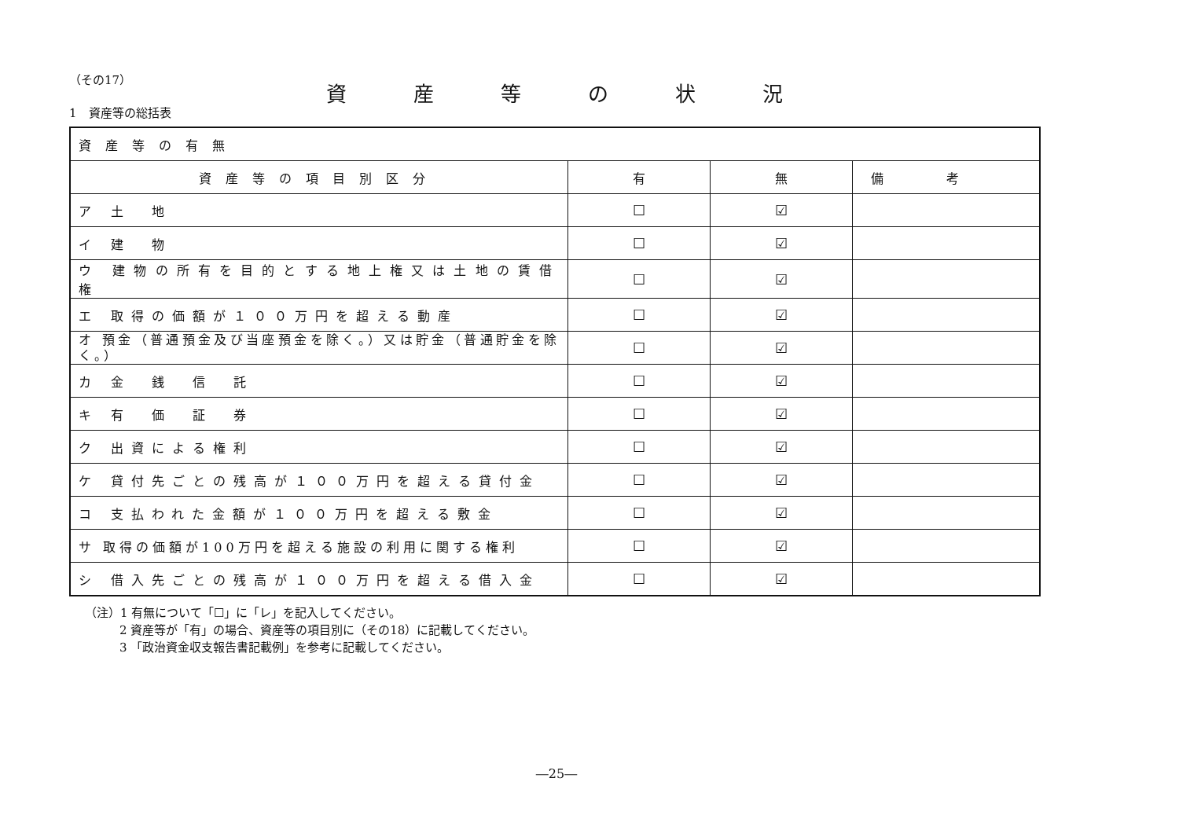（その17）
資産等の状況
1　資産等の総括表
| 資産等の有無 | | | |
| 資産等の項目別区分 | 有 | 無 | 備考 |
| ア 土 地 | ☐ | ☑ | |
| イ 建 物 | ☐ | ☑ | |
| ウ 建物の所有を目的とする地上権又は土地の賃借権 | ☐ | ☑ | |
| エ 取得の価額が１００万円を超える動産 | ☐ | ☑ | |
| オ 預金（普通預金及び当座預金を除く。）又は貯金（普通貯金を除く。） | ☐ | ☑ | |
| カ 金 銭 信 託 | ☐ | ☑ | |
| キ 有 価 証 券 | ☐ | ☑ | |
| ク 出資による権利 | ☐ | ☑ | |
| ケ 貸付先ごとの残高が１００万円を超える貸付金 | ☐ | ☑ | |
| コ 支払われた金額が１００万円を超える敷金 | ☐ | ☑ | |
| サ 取得の価額が100万円を超える施設の利用に関する権利 | ☐ | ☑ | |
| シ 借入先ごとの残高が１００万円を超える借入金 | ☐ | ☑ | |
（注）1 有無について「☐」に「レ」を記入してください。
2 資産等が「有」の場合、資産等の項目別に（その18）に記載してください。
3 「政治資金収支報告書記載例」を参考に記載してください。
―25―